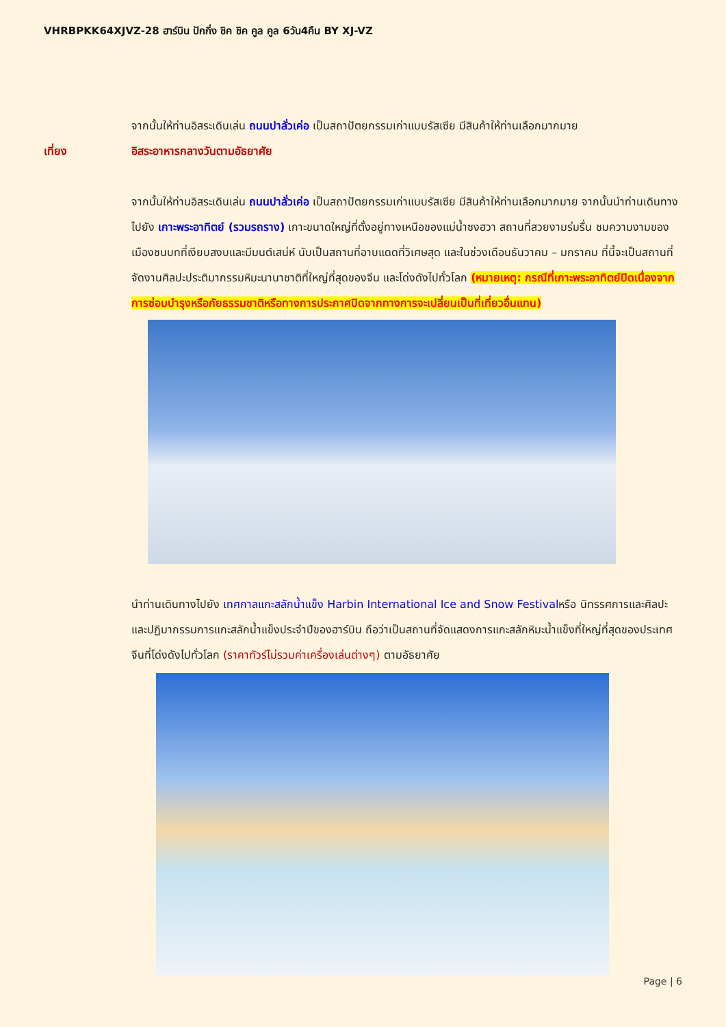VHRBPKK64XJVZ-28 ฮาร์บิน ปักกิ่ง ชิค ชิค คูล คูล 6วัน4คืน BY XJ-VZ
จากนั้นให้ท่านอิสระเดินเล่น ถนนปาลั่วเค่อ เป็นสถาปัตยกรรมเก่าแบบรัสเซีย มีสินค้าให้ท่านเลือกมากมาย
เที่ยง อิสระอาหารกลางวันตามอัธยาศัย
จากนั้นให้ท่านอิสระเดินเล่น ถนนปาลั่วเค่อ เป็นสถาปัตยกรรมเก่าแบบรัสเซีย มีสินค้าให้ท่านเลือกมากมาย จากนั้นนำท่านเดินทางไปยัง เกาะพระอาทิตย์ (รวมรถราง) เกาะขนาดใหญ่ที่ตั้งอยู่ทางเหนือของแม่น้ำซงฮวา สถานที่สวยงามร่มรื่น ชมความงามของเมืองชนบทที่เงียบสงบและมีมนต์เสน่ห์ นับเป็นสถานที่อาบแดดที่วิเศษสุด และในช่วงเดือนธันวาคม – มกราคม ที่นี้จะเป็นสถานที่จัดงานศิลปะประติมากรรมหิมะนานาชาติที่ใหญ่ที่สุดของจีน และโด่งดังไปทั่วโลก (หมายเหตุ: กรณีที่เกาะพระอาทิตย์ปิดเนื่องจากการซ่อมบำรุงหรือภัยธรรมชาติหรือทางการประกาศปิดจากทางการจะเปลี่ยนเป็นที่เที่ยวอื่นแทน)
นำท่านเดินทางไปยัง เทศกาลแกะสลักน้ำแข็ง Harbin International Ice and Snow Festivalหรือ นิทรรศการและศิลปะและปฏิมากรรมการแกะสลักน้ำแข็งประจำปีของฮาร์บิน ถือว่าเป็นสถานที่จัดแสดงการแกะสลักหิมะน้ำแข็งที่ใหญ่ที่สุดของประเทศจีนที่โด่งดังไปทั่วโลก (ราคาทัวร์ไม่รวมค่าเครื่องเล่นต่างๆ) ตามอัธยาศัย
Page | 6